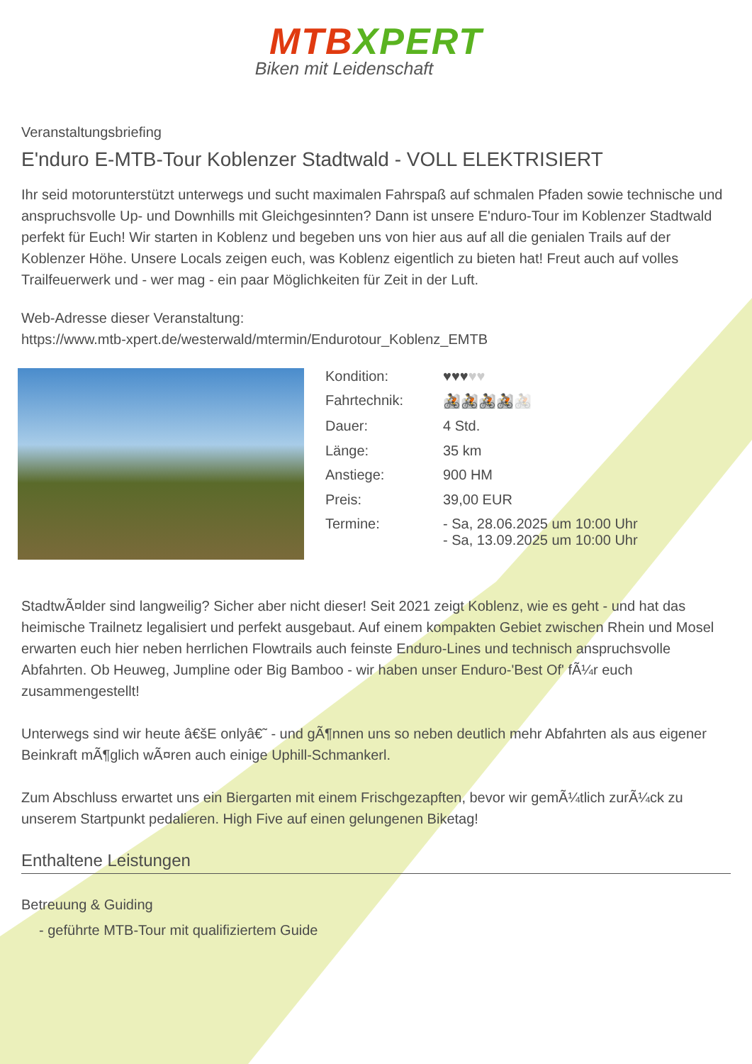MTB XPERT
Biken mit Leidenschaft
Veranstaltungsbriefing
E'nduro E-MTB-Tour Koblenzer Stadtwald - VOLL ELEKTRISIERT
Ihr seid motorunterstützt unterwegs und sucht maximalen Fahrspaß auf schmalen Pfaden sowie technische und anspruchsvolle Up- und Downhills mit Gleichgesinnten? Dann ist unsere E'nduro-Tour im Koblenzer Stadtwald perfekt für Euch! Wir starten in Koblenz und begeben uns von hier aus auf all die genialen Trails auf der Koblenzer Höhe. Unsere Locals zeigen euch, was Koblenz eigentlich zu bieten hat! Freut auch auf volles Trailfeuerwerk und - wer mag - ein paar Möglichkeiten für Zeit in der Luft.
Web-Adresse dieser Veranstaltung:
https://www.mtb-xpert.de/westerwald/mtermin/Endurotour_Koblenz_EMTB
| Kondition: | ♥♥♥ ♥♥ |
| Fahrtechnik: | 🚵🚵🚵🚵 🚵 |
| Dauer: | 4 Std. |
| Länge: | 35 km |
| Anstiege: | 900 HM |
| Preis: | 39,00 EUR |
| Termine: | - Sa, 28.06.2025 um 10:00 Uhr - Sa, 13.09.2025 um 10:00 Uhr |
StadtwÃ¤lder sind langweilig? Sicher aber nicht dieser! Seit 2021 zeigt Koblenz, wie es geht - und hat das heimische Trailnetz legalisiert und perfekt ausgebaut. Auf einem kompakten Gebiet zwischen Rhein und Mosel erwarten euch hier neben herrlichen Flowtrails auch feinste Enduro-Lines und technisch anspruchsvolle Abfahrten. Ob Heuweg, Jumpline oder Big Bamboo - wir haben unser Enduro-'Best Of' fÃ¼r euch zusammengestellt!
Unterwegs sind wir heute â€šE onlyâ€˜ - und gÃ¶nnen uns so neben deutlich mehr Abfahrten als aus eigener Beinkraft mÃ¶glich wÃ¤ren auch einige Uphill-Schmankerl.
Zum Abschluss erwartet uns ein Biergarten mit einem Frischgezapften, bevor wir gemÃ¼tlich zurÃ¼ck zu unserem Startpunkt pedalieren. High Five auf einen gelungenen Biketag!
Enthaltene Leistungen
Betreuung & Guiding
- geführte MTB-Tour mit qualifiziertem Guide